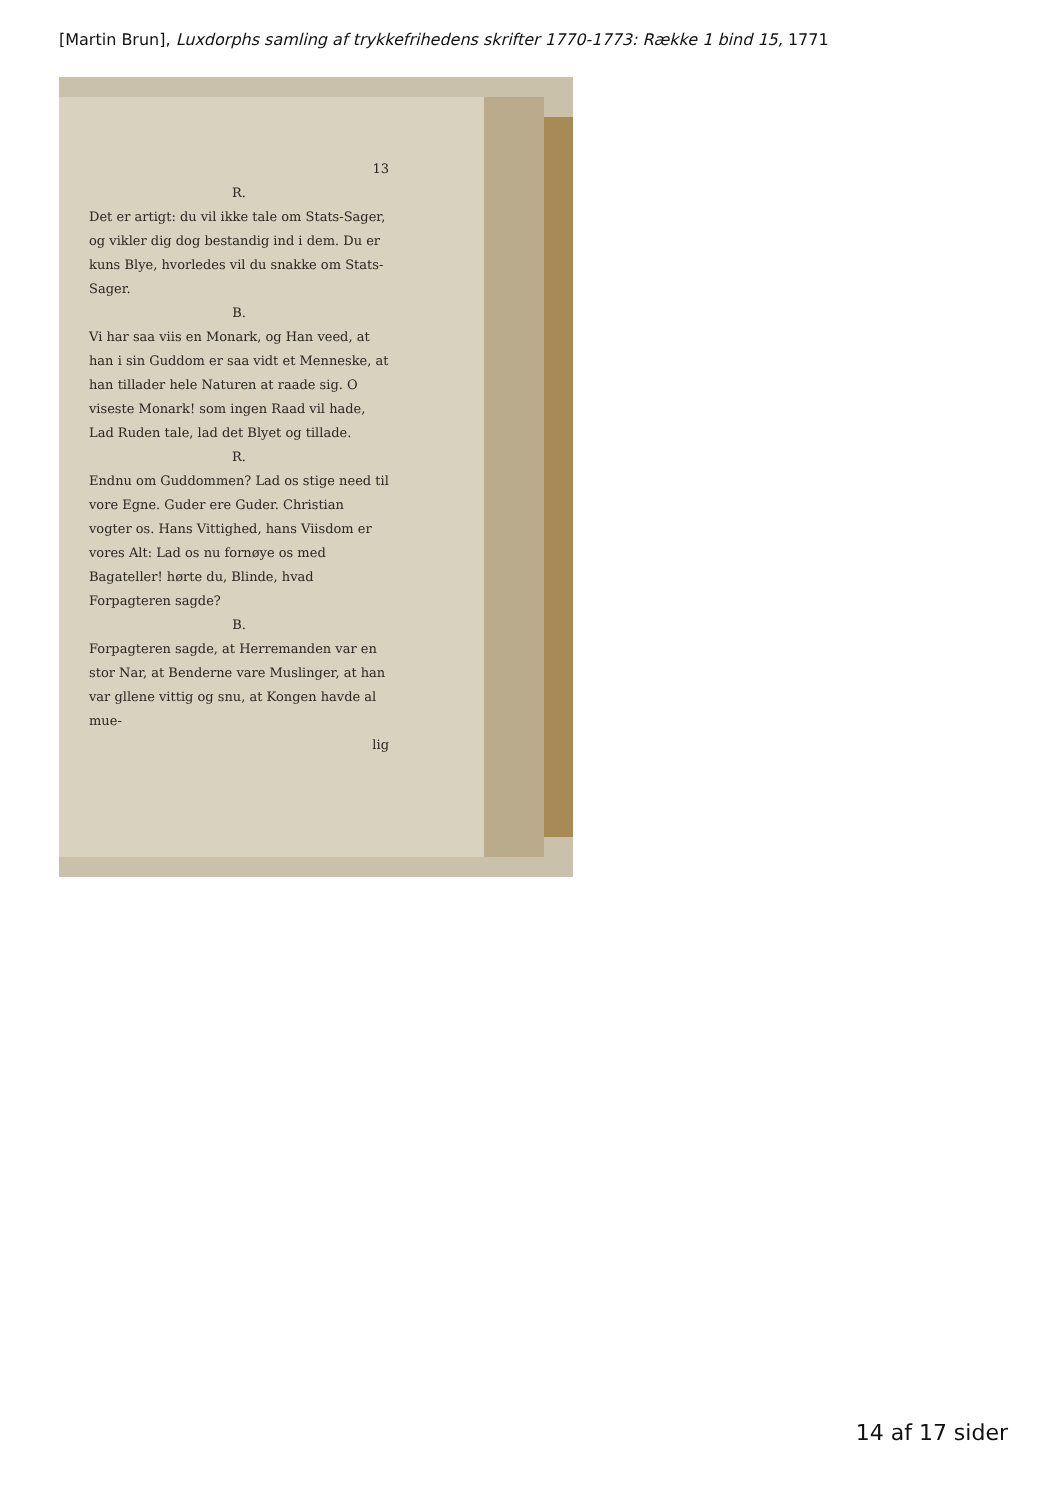[Martin Brun], Luxdorphs samling af trykkefrihedens skrifter 1770-1773: Række 1 bind 15, 1771
13
R.
Det er artigt: du vil ikke tale om Stats-Sager, og vikler dig dog bestandig ind i dem. Du er kuns Blye, hvorledes vil du snakke om Stats-Sager.
B.
Vi har saa viis en Monark, og Han veed, at han i sin Guddom er saa vidt et Menneske, at han tillader hele Naturen at raade sig. O viseste Monark! som ingen Raad vil hade, Lad Ruden tale, lad det Blyet og tillade.
R.
Endnu om Guddommen? Lad os stige need til vore Egne. Guder ere Guder. Christian vogter os. Hans Vittighed, hans Viisdom er vores Alt: Lad os nu fornøye os med Bagateller! hørte du, Blinde, hvad Forpagteren sagde?
B.
Forpagteren sagde, at Herremanden var en stor Nar, at Benderne vare Muslinger, at han var gllene vittig og snu, at Kongen havde al mue-
lig
14 af 17 sider